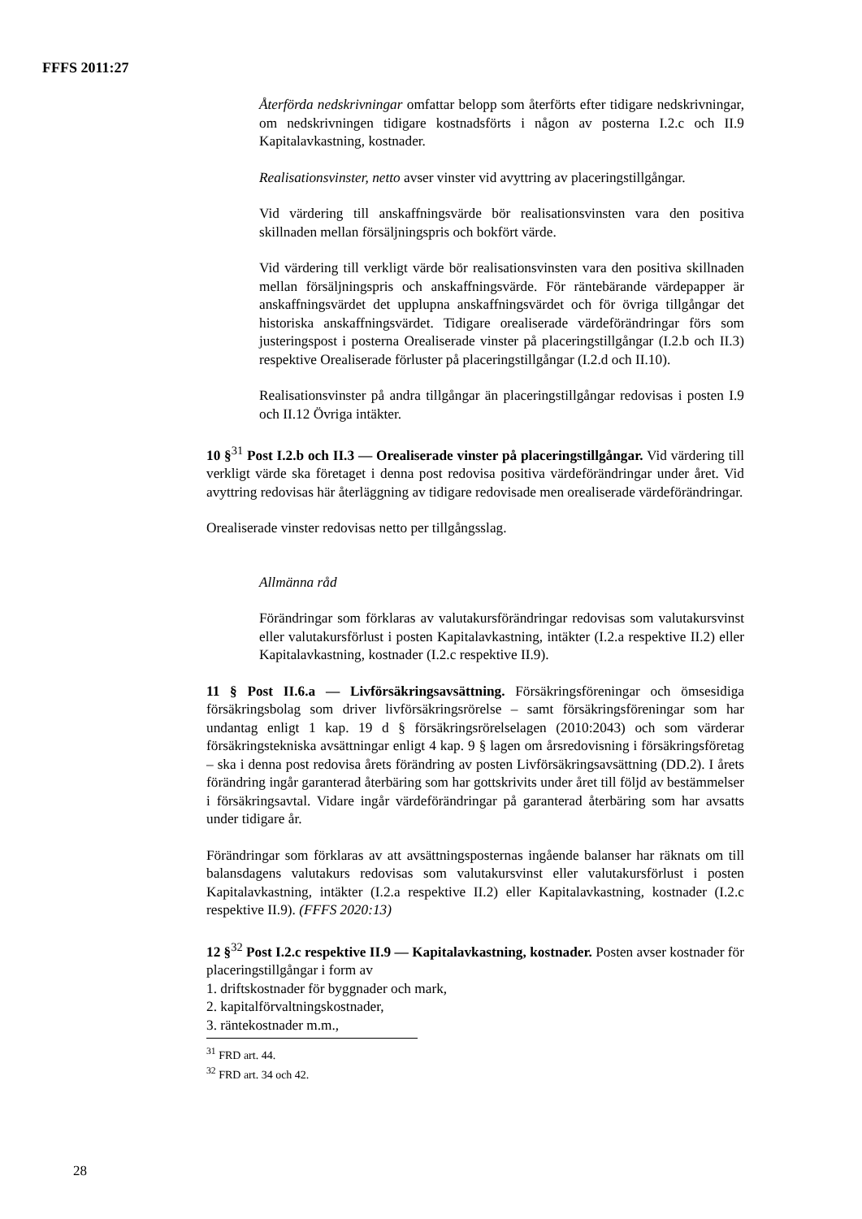FFFS 2011:27
Återförda nedskrivningar omfattar belopp som återförts efter tidigare nedskrivningar, om nedskrivningen tidigare kostnadsförts i någon av posterna I.2.c och II.9 Kapitalavkastning, kostnader.
Realisationsvinster, netto avser vinster vid avyttring av placeringstillgångar.
Vid värdering till anskaffningsvärde bör realisationsvinsten vara den positiva skillnaden mellan försäljningspris och bokfört värde.
Vid värdering till verkligt värde bör realisationsvinsten vara den positiva skillnaden mellan försäljningspris och anskaffningsvärde. För räntebärande värdepapper är anskaffningsvärdet det upplupna anskaffningsvärdet och för övriga tillgångar det historiska anskaffningsvärdet. Tidigare orealiserade värdeförändringar förs som justeringspost i posterna Orealiserade vinster på placeringstillgångar (I.2.b och II.3) respektive Orealiserade förluster på placeringstillgångar (I.2.d och II.10).
Realisationsvinster på andra tillgångar än placeringstillgångar redovisas i posten I.9 och II.12 Övriga intäkter.
10 §<sup>31</sup> Post I.2.b och II.3 — Orealiserade vinster på placeringstillgångar. Vid värdering till verkligt värde ska företaget i denna post redovisa positiva värdeförändringar under året. Vid avyttring redovisas här återläggning av tidigare redovisade men orealiserade värdeförändringar.
Orealiserade vinster redovisas netto per tillgångsslag.
Allmänna råd
Förändringar som förklaras av valutakursförändringar redovisas som valutakursvinst eller valutakursförlust i posten Kapitalavkastning, intäkter (I.2.a respektive II.2) eller Kapitalavkastning, kostnader (I.2.c respektive II.9).
11 § Post II.6.a — Livförsäkringsavsättning. Försäkringsföreningar och ömsesidiga försäkringsbolag som driver livförsäkringsrörelse – samt försäkringsföreningar som har undantag enligt 1 kap. 19 d § försäkringsrörelselagen (2010:2043) och som värderar försäkringstekniska avsättningar enligt 4 kap. 9 § lagen om årsredovisning i försäkringsföretag – ska i denna post redovisa årets förändring av posten Livförsäkringsavsättning (DD.2). I årets förändring ingår garanterad återbäring som har gottskrivits under året till följd av bestämmelser i försäkringsavtal. Vidare ingår värdeförändringar på garanterad återbäring som har avsatts under tidigare år.
Förändringar som förklaras av att avsättningsposternas ingående balanser har räknats om till balansdagens valutakurs redovisas som valutakursvinst eller valutakursförlust i posten Kapitalavkastning, intäkter (I.2.a respektive II.2) eller Kapitalavkastning, kostnader (I.2.c respektive II.9). (FFFS 2020:13)
12 §<sup>32</sup> Post I.2.c respektive II.9 — Kapitalavkastning, kostnader. Posten avser kostnader för placeringstillgångar i form av
1. driftskostnader för byggnader och mark,
2. kapitalförvaltningskostnader,
3. räntekostnader m.m.,
<sup>31</sup> FRD art. 44.
<sup>32</sup> FRD art. 34 och 42.
28